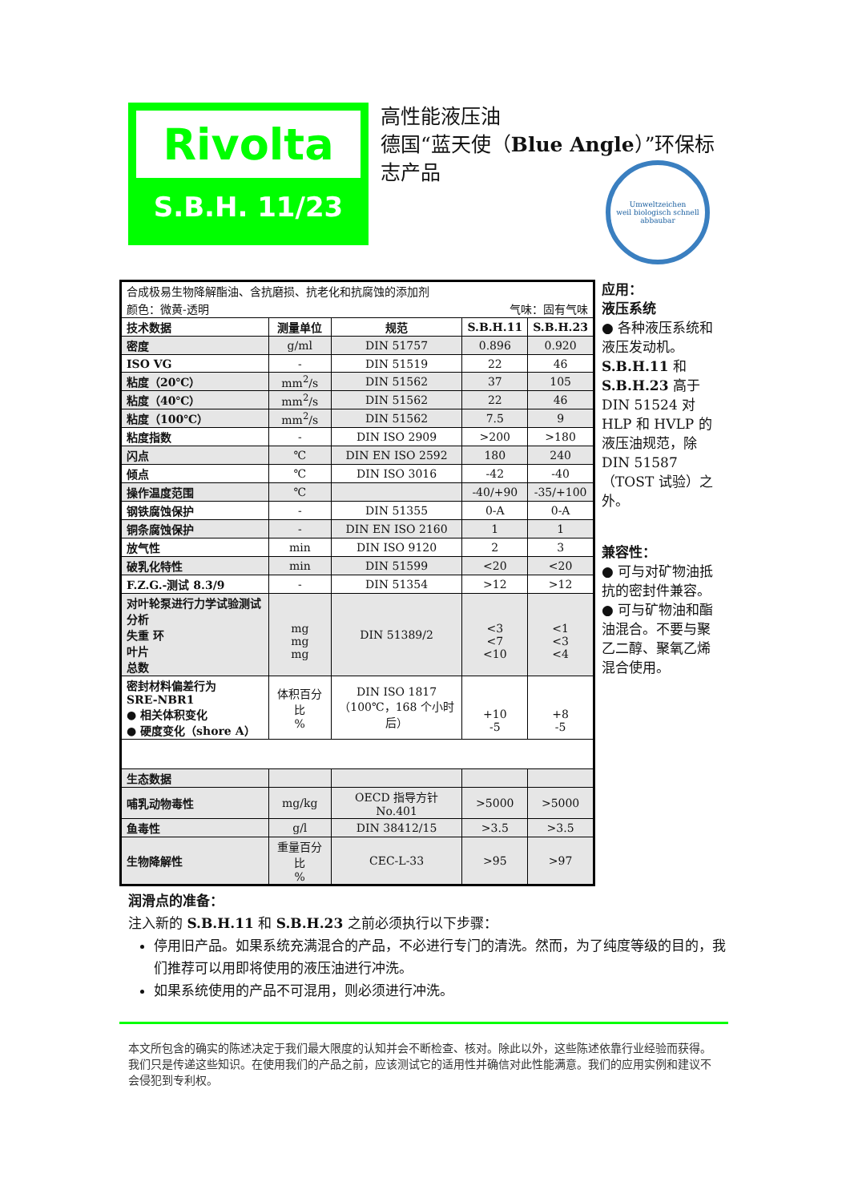Rivolta
S.B.H. 11/23
高性能液压油
德国“蓝天使（Blue Angle）”环保标志产品
Umweltzeichen
weil biologisch schnell abbaubar
| 合成极易生物降解酯油、含抗磨损、抗老化和抗腐蚀的添加剂 | | | | |
| 颜色：微黄-透明 | | | 气味：固有气味 | |
| 技术数据 | 测量单位 | 规范 | S.B.H.11 | S.B.H.23 |
| 密度 | g/ml | DIN 51757 | 0.896 | 0.920 |
| ISO VG | - | DIN 51519 | 22 | 46 |
| 粘度（20℃） | mm<sup>2</sup>/s | DIN 51562 | 37 | 105 |
| 粘度（40℃） | mm<sup>2</sup>/s | DIN 51562 | 22 | 46 |
| 粘度（100℃） | mm<sup>2</sup>/s | DIN 51562 | 7.5 | 9 |
| 粘度指数 | - | DIN ISO 2909 | >200 | >180 |
| 闪点 | ℃ | DIN EN ISO 2592 | 180 | 240 |
| 倾点 | ℃ | DIN ISO 3016 | -42 | -40 |
| 操作温度范围 | ℃ | | -40/+90 | -35/+100 |
| 钢铁腐蚀保护 | - | DIN 51355 | 0-A | 0-A |
| 铜条腐蚀保护 | - | DIN EN ISO 2160 | 1 | 1 |
| 放气性 | min | DIN ISO 9120 | 2 | 3 |
| 破乳化特性 | min | DIN 51599 | <20 | <20 |
| F.Z.G.-测试 8.3/9 | - | DIN 51354 | >12 | >12 |
| 对叶轮泵进行力学试验测试分析 失重 环 叶片 总数 | mg mg mg | DIN 51389/2 | <3 <7 <10 | <1 <3 <4 |
| 密封材料偏差行为 SRE-NBR1 ● 相关体积变化 ● 硬度变化（shore A） | 体积百分比 % | DIN ISO 1817 （100℃，168 个小时后） | +10 -5 | +8 -5 |
| 生态数据 | | | | |
| 哺乳动物毒性 | mg/kg | OECD 指导方针 No.401 | >5000 | >5000 |
| 鱼毒性 | g/l | DIN 38412/15 | >3.5 | >3.5 |
| 生物降解性 | 重量百分比 % | CEC-L-33 | >95 | >97 |
应用：
液压系统
● 各种液压系统和液压发动机。S.B.H.11 和 S.B.H.23 高于 DIN 51524 对 HLP 和 HVLP 的液压油规范，除 DIN 51587（TOST 试验）之外。
兼容性：
● 可与对矿物油抵抗的密封件兼容。
● 可与矿物油和酯油混合。不要与聚乙二醇、聚氧乙烯混合使用。
润滑点的准备：
注入新的 S.B.H.11 和 S.B.H.23 之前必须执行以下步骤：
停用旧产品。如果系统充满混合的产品，不必进行专门的清洗。然而，为了纯度等级的目的，我们推荐可以用即将使用的液压油进行冲洗。
如果系统使用的产品不可混用，则必须进行冲洗。
本文所包含的确实的陈述决定于我们最大限度的认知并会不断检查、核对。除此以外，这些陈述依靠行业经验而获得。我们只是传递这些知识。在使用我们的产品之前，应该测试它的适用性并确信对此性能满意。我们的应用实例和建议不会侵犯到专利权。